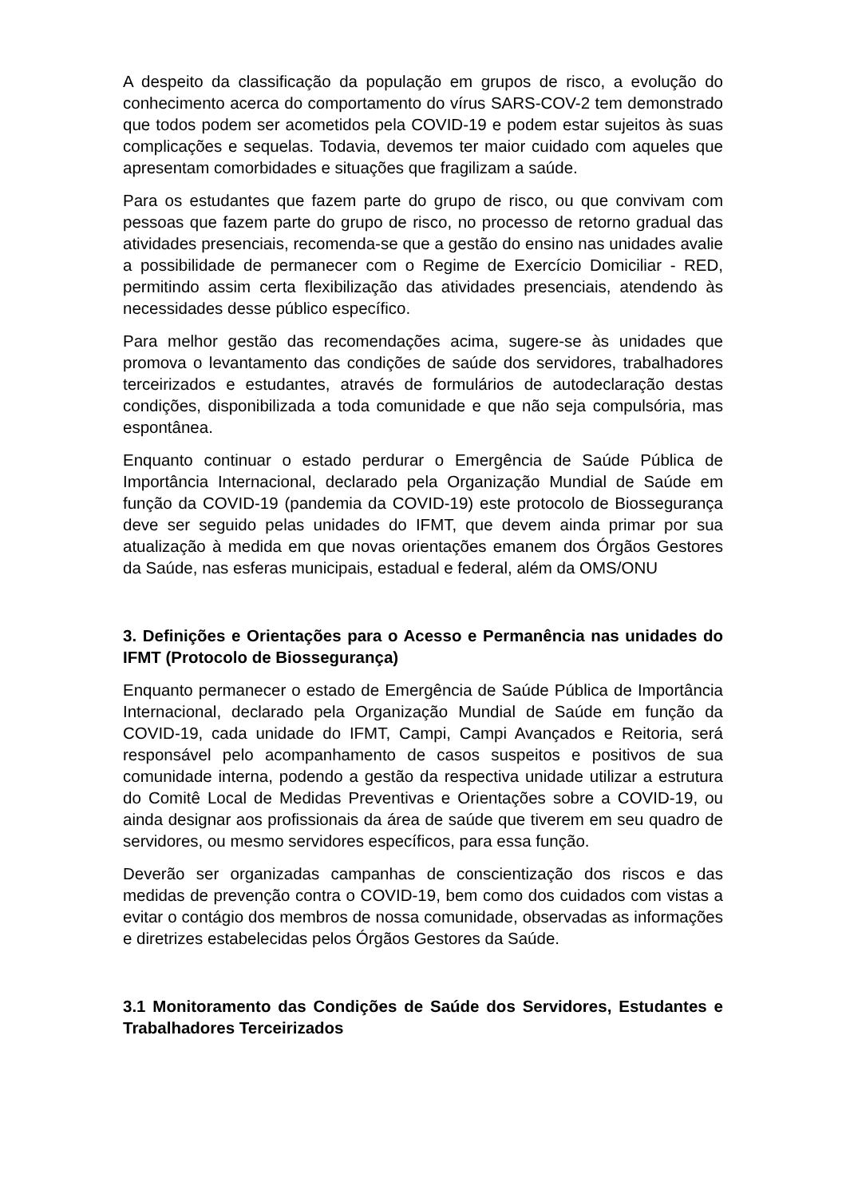A despeito da classificação da população em grupos de risco, a evolução do conhecimento acerca do comportamento do vírus SARS-COV-2 tem demonstrado que todos podem ser acometidos pela COVID-19 e podem estar sujeitos às suas complicações e sequelas. Todavia, devemos ter maior cuidado com aqueles que apresentam comorbidades e situações que fragilizam a saúde.
Para os estudantes que fazem parte do grupo de risco, ou que convivam com pessoas que fazem parte do grupo de risco, no processo de retorno gradual das atividades presenciais, recomenda-se que a gestão do ensino nas unidades avalie a possibilidade de permanecer com o Regime de Exercício Domiciliar - RED, permitindo assim certa flexibilização das atividades presenciais, atendendo às necessidades desse público específico.
Para melhor gestão das recomendações acima, sugere-se às unidades que promova o levantamento das condições de saúde dos servidores, trabalhadores terceirizados e estudantes, através de formulários de autodeclaração destas condições, disponibilizada a toda comunidade e que não seja compulsória, mas espontânea.
Enquanto continuar o estado perdurar o Emergência de Saúde Pública de Importância Internacional, declarado pela Organização Mundial de Saúde em função da COVID-19 (pandemia da COVID-19) este protocolo de Biossegurança deve ser seguido pelas unidades do IFMT, que devem ainda primar por sua atualização à medida em que novas orientações emanem dos Órgãos Gestores da Saúde, nas esferas municipais, estadual e federal, além da OMS/ONU
3. Definições e Orientações para o Acesso e Permanência nas unidades do IFMT (Protocolo de Biossegurança)
Enquanto permanecer o estado de Emergência de Saúde Pública de Importância Internacional, declarado pela Organização Mundial de Saúde em função da COVID-19, cada unidade do IFMT, Campi, Campi Avançados e Reitoria, será responsável pelo acompanhamento de casos suspeitos e positivos de sua comunidade interna, podendo a gestão da respectiva unidade utilizar a estrutura do Comitê Local de Medidas Preventivas e Orientações sobre a COVID-19, ou ainda designar aos profissionais da área de saúde que tiverem em seu quadro de servidores, ou mesmo servidores específicos, para essa função.
Deverão ser organizadas campanhas de conscientização dos riscos e das medidas de prevenção contra o COVID-19, bem como dos cuidados com vistas a evitar o contágio dos membros de nossa comunidade, observadas as informações e diretrizes estabelecidas pelos Órgãos Gestores da Saúde.
3.1 Monitoramento das Condições de Saúde dos Servidores, Estudantes e Trabalhadores Terceirizados